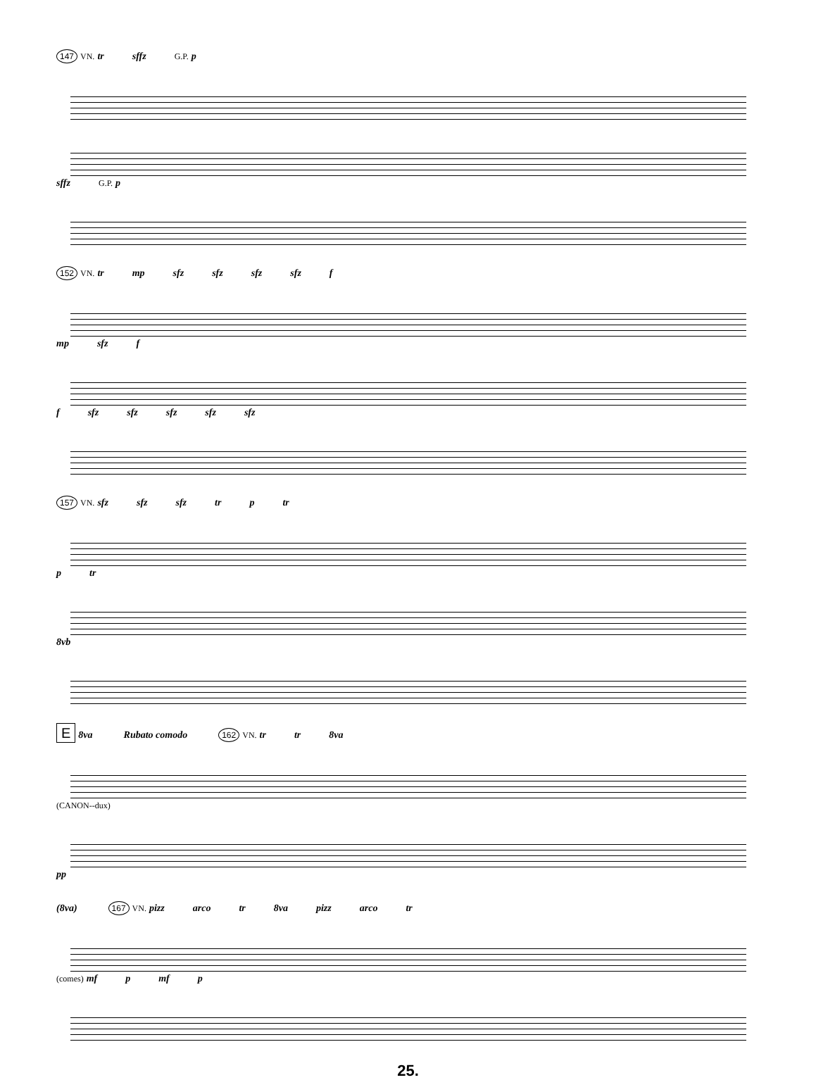147 VN. tr sffz G.P. p sffz G.P. p
152 VN. tr mp sfz sfz sfz sfz f mp sfz f fsfz sfz sfz sfz sfz
157 VN. sfz sfz sfz tr p tr ptr 8vb
E 8va Rubato comodo 162 VN. tr tr 8va
(CANON--dux)
pp
(8va) 167 VN. pizz arco tr 8va pizz arco tr
(comes) mf p mf p
25.